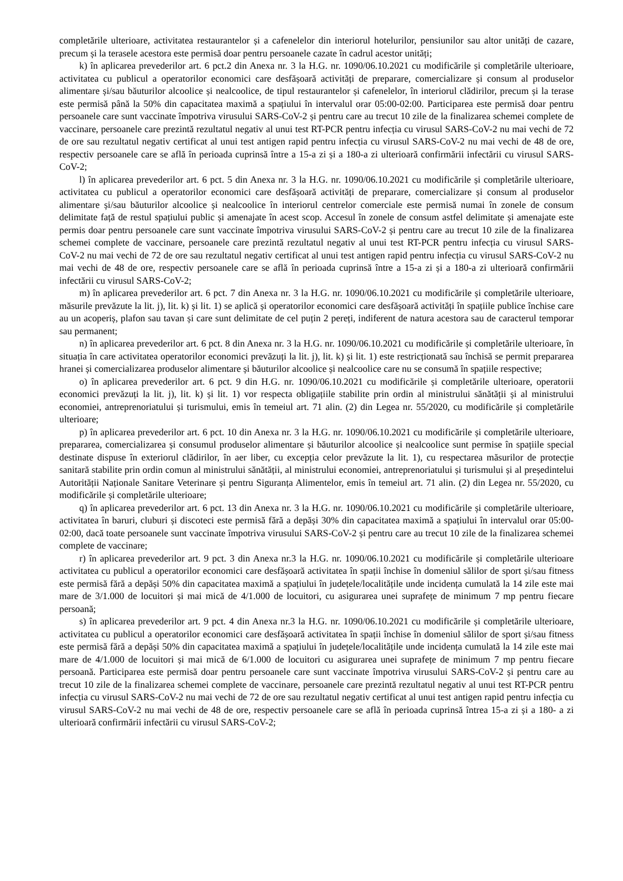completările ulterioare, activitatea restaurantelor și a cafenelelor din interiorul hotelurilor, pensiunilor sau altor unități de cazare, precum și la terasele acestora este permisă doar pentru persoanele cazate în cadrul acestor unități;
k) în aplicarea prevederilor art. 6 pct.2 din Anexa nr. 3 la H.G. nr. 1090/06.10.2021 cu modificările și completările ulterioare, activitatea cu publicul a operatorilor economici care desfășoară activități de preparare, comercializare și consum al produselor alimentare și/sau băuturilor alcoolice și nealcoolice, de tipul restaurantelor și cafenelelor, în interiorul clădirilor, precum și la terase este permisă până la 50% din capacitatea maximă a spațiului în intervalul orar 05:00-02:00. Participarea este permisă doar pentru persoanele care sunt vaccinate împotriva virusului SARS-CoV-2 și pentru care au trecut 10 zile de la finalizarea schemei complete de vaccinare, persoanele care prezintă rezultatul negativ al unui test RT-PCR pentru infecția cu virusul SARS-CoV-2 nu mai vechi de 72 de ore sau rezultatul negativ certificat al unui test antigen rapid pentru infecția cu virusul SARS-CoV-2 nu mai vechi de 48 de ore, respectiv persoanele care se află în perioada cuprinsă între a 15-a zi și a 180-a zi ulterioară confirmării infectării cu virusul SARS-CoV-2;
l) în aplicarea prevederilor art. 6 pct. 5 din Anexa nr. 3 la H.G. nr. 1090/06.10.2021 cu modificările și completările ulterioare, activitatea cu publicul a operatorilor economici care desfășoară activități de preparare, comercializare și consum al produselor alimentare și/sau băuturilor alcoolice și nealcoolice în interiorul centrelor comerciale este permisă numai în zonele de consum delimitate față de restul spațiului public și amenajate în acest scop. Accesul în zonele de consum astfel delimitate și amenajate este permis doar pentru persoanele care sunt vaccinate împotriva virusului SARS-CoV-2 și pentru care au trecut 10 zile de la finalizarea schemei complete de vaccinare, persoanele care prezintă rezultatul negativ al unui test RT-PCR pentru infecția cu virusul SARS- CoV-2 nu mai vechi de 72 de ore sau rezultatul negativ certificat al unui test antigen rapid pentru infecția cu virusul SARS-CoV-2 nu mai vechi de 48 de ore, respectiv persoanele care se află în perioada cuprinsă între a 15-a zi și a 180-a zi ulterioară confirmării infectării cu virusul SARS-CoV-2;
m) în aplicarea prevederilor art. 6 pct. 7 din Anexa nr. 3 la H.G. nr. 1090/06.10.2021 cu modificările și completările ulterioare, măsurile prevăzute la lit. j), lit. k) și lit. 1) se aplică și operatorilor economici care desfășoară activități în spațiile publice închise care au un acoperiș, plafon sau tavan și care sunt delimitate de cel puțin 2 pereți, indiferent de natura acestora sau de caracterul temporar sau permanent;
n) în aplicarea prevederilor art. 6 pct. 8 din Anexa nr. 3 la H.G. nr. 1090/06.10.2021 cu modificările și completările ulterioare, în situația în care activitatea operatorilor economici prevăzuți la lit. j), lit. k) și lit. 1) este restricționată sau închisă se permit prepararea hranei și comercializarea produselor alimentare și băuturilor alcoolice și nealcoolice care nu se consumă în spațiile respective;
o) în aplicarea prevederilor art. 6 pct. 9 din H.G. nr. 1090/06.10.2021 cu modificările și completările ulterioare, operatorii economici prevăzuți la lit. j), lit. k) și lit. 1) vor respecta obligațiile stabilite prin ordin al ministrului sănătății și al ministrului economiei, antreprenoriatului și turismului, emis în temeiul art. 71 alin. (2) din Legea nr. 55/2020, cu modificările și completările ulterioare;
p) în aplicarea prevederilor art. 6 pct. 10 din Anexa nr. 3 la H.G. nr. 1090/06.10.2021 cu modificările și completările ulterioare, prepararea, comercializarea și consumul produselor alimentare și băuturilor alcoolice și nealcoolice sunt permise în spațiile special destinate dispuse în exteriorul clădirilor, în aer liber, cu excepția celor prevăzute la lit. 1), cu respectarea măsurilor de protecție sanitară stabilite prin ordin comun al ministrului sănătății, al ministrului economiei, antreprenoriatului și turismului și al președintelui Autorității Naționale Sanitare Veterinare și pentru Siguranța Alimentelor, emis în temeiul art. 71 alin. (2) din Legea nr. 55/2020, cu modificările și completările ulterioare;
q) în aplicarea prevederilor art. 6 pct. 13 din Anexa nr. 3 la H.G. nr. 1090/06.10.2021 cu modificările și completările ulterioare, activitatea în baruri, cluburi și discoteci este permisă fără a depăși 30% din capacitatea maximă a spațiului în intervalul orar 05:00-02:00, dacă toate persoanele sunt vaccinate împotriva virusului SARS-CoV-2 și pentru care au trecut 10 zile de la finalizarea schemei complete de vaccinare;
r) în aplicarea prevederilor art. 9 pct. 3 din Anexa nr.3 la H.G. nr. 1090/06.10.2021 cu modificările și completările ulterioare activitatea cu publicul a operatorilor economici care desfășoară activitatea în spații închise în domeniul sălilor de sport și/sau fitness este permisă fără a depăși 50% din capacitatea maximă a spațiului în județele/localitățile unde incidența cumulată la 14 zile este mai mare de 3/1.000 de locuitori și mai mică de 4/1.000 de locuitori, cu asigurarea unei suprafețe de minimum 7 mp pentru fiecare persoană;
s) în aplicarea prevederilor art. 9 pct. 4 din Anexa nr.3 la H.G. nr. 1090/06.10.2021 cu modificările și completările ulterioare, activitatea cu publicul a operatorilor economici care desfășoară activitatea în spații închise în domeniul sălilor de sport și/sau fitness este permisă fără a depăși 50% din capacitatea maximă a spațiului în județele/localitățile unde incidența cumulată la 14 zile este mai mare de 4/1.000 de locuitori și mai mică de 6/1.000 de locuitori cu asigurarea unei suprafețe de minimum 7 mp pentru fiecare persoană. Participarea este permisă doar pentru persoanele care sunt vaccinate împotriva virusului SARS-CoV-2 și pentru care au trecut 10 zile de la finalizarea schemei complete de vaccinare, persoanele care prezintă rezultatul negativ al unui test RT-PCR pentru infecția cu virusul SARS-CoV-2 nu mai vechi de 72 de ore sau rezultatul negativ certificat al unui test antigen rapid pentru infecția cu virusul SARS-CoV-2 nu mai vechi de 48 de ore, respectiv persoanele care se află în perioada cuprinsă întrea 15-a zi și a 180- a zi ulterioară confirmării infectării cu virusul SARS-CoV-2;